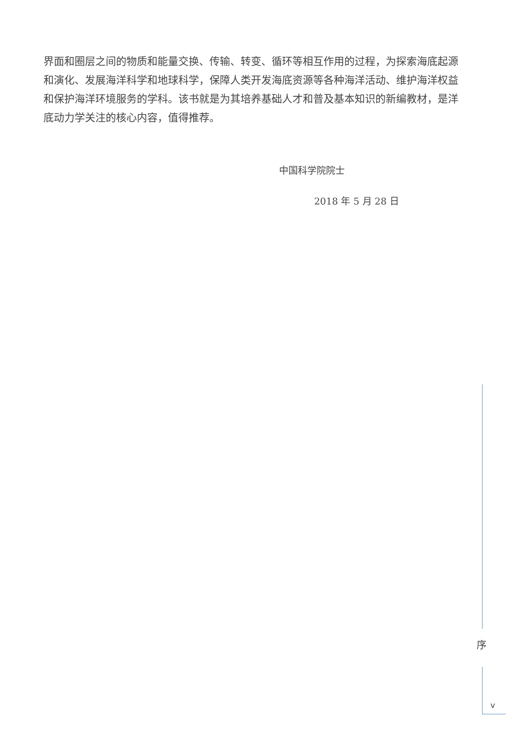界面和圈层之间的物质和能量交换、传输、转变、循环等相互作用的过程，为探索海底起源和演化、发展海洋科学和地球科学，保障人类开发海底资源等各种海洋活动、维护海洋权益和保护海洋环境服务的学科。该书就是为其培养基础人才和普及基本知识的新编教材，是洋底动力学关注的核心内容，值得推荐。
中国科学院院士
2018 年 5 月 28 日
序
v